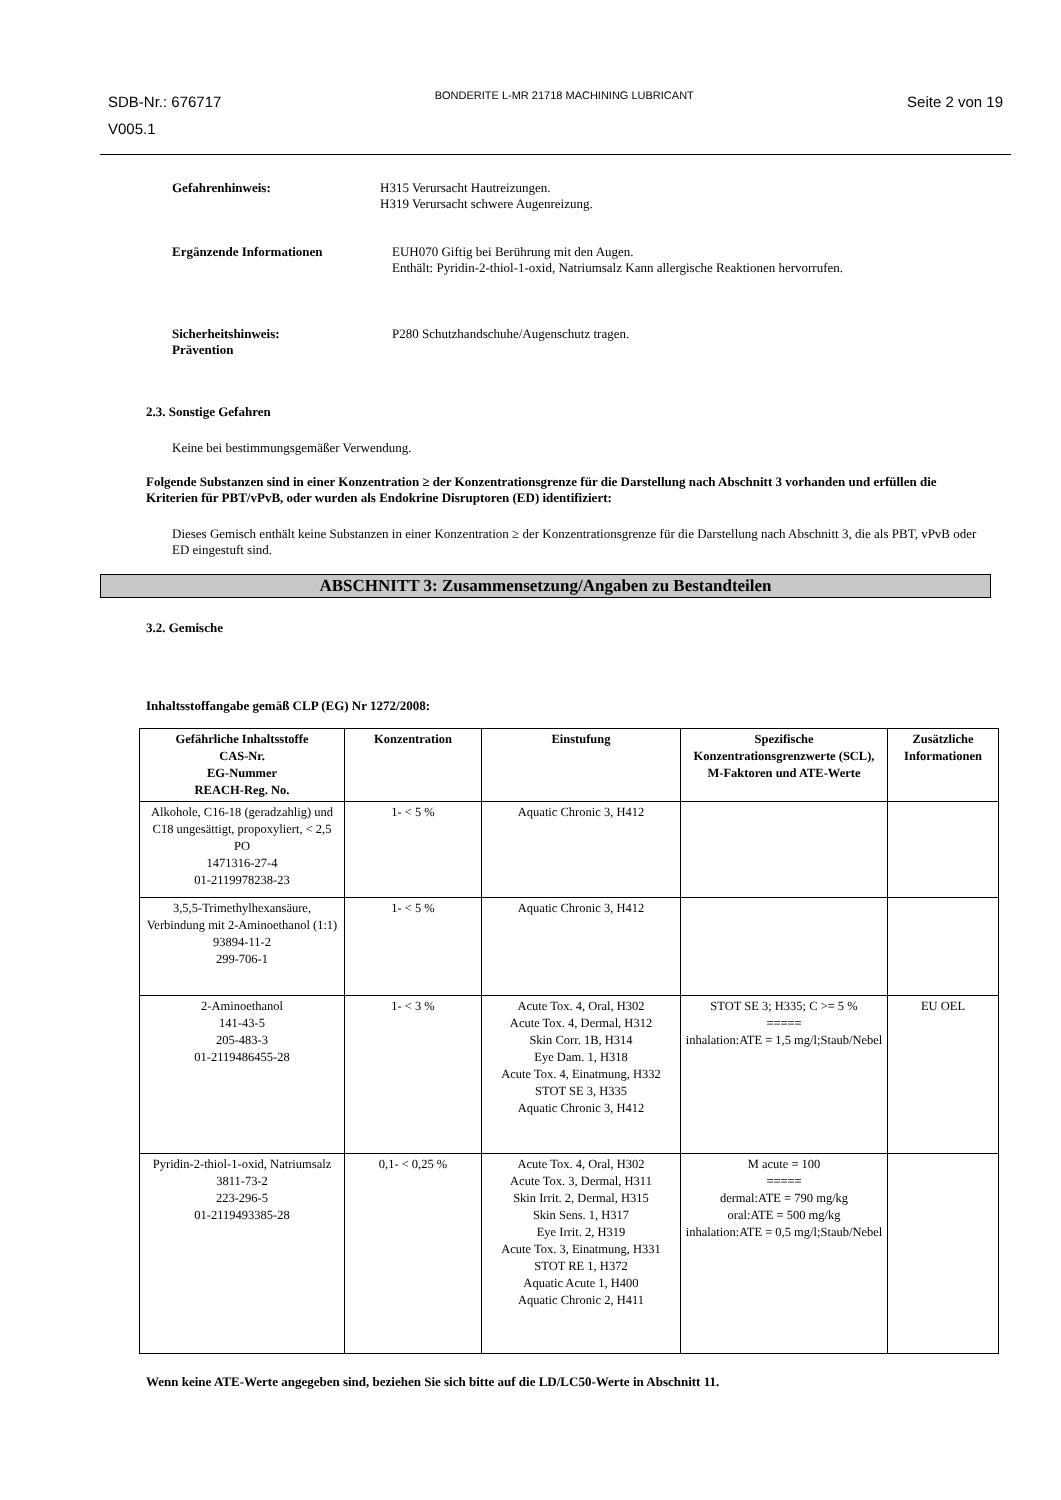SDB-Nr.: 676717
V005.1
BONDERITE L-MR 21718 MACHINING LUBRICANT
Seite 2 von 19
Gefahrenhinweis: H315 Verursacht Hautreizungen.
H319 Verursacht schwere Augenreizung.
Ergänzende Informationen EUH070 Giftig bei Berührung mit den Augen.
Enthält: Pyridin-2-thiol-1-oxid, Natriumsalz Kann allergische Reaktionen hervorrufen.
Sicherheitshinweis:
Prävention
P280 Schutzhandschuhe/Augenschutz tragen.
2.3. Sonstige Gefahren
Keine bei bestimmungsgemäßer Verwendung.
Folgende Substanzen sind in einer Konzentration ≥ der Konzentrationsgrenze für die Darstellung nach Abschnitt 3 vorhanden und erfüllen die Kriterien für PBT/vPvB, oder wurden als Endokrine Disruptoren (ED) identifiziert:
Dieses Gemisch enthält keine Substanzen in einer Konzentration ≥ der Konzentrationsgrenze für die Darstellung nach Abschnitt 3, die als PBT, vPvB oder ED eingestuft sind.
ABSCHNITT 3: Zusammensetzung/Angaben zu Bestandteilen
3.2. Gemische
Inhaltsstoffangabe gemäß CLP (EG) Nr 1272/2008:
| Gefährliche Inhaltsstoffe CAS-Nr. EG-Nummer REACH-Reg. No. | Konzentration | Einstufung | Spezifische Konzentrationsgrenzwerte (SCL), M-Faktoren und ATE-Werte | Zusätzliche Informationen |
| --- | --- | --- | --- | --- |
| Alkohole, C16-18 (geradzahlig) und C18 ungesättigt, propoxyliert, < 2,5 PO 1471316-27-4 01-2119978238-23 | 1- < 5 % | Aquatic Chronic 3, H412 | | |
| 3,5,5-Trimethylhexansäure, Verbindung mit 2-Aminoethanol (1:1) 93894-11-2 299-706-1 | 1- < 5 % | Aquatic Chronic 3, H412 | | |
| 2-Aminoethanol 141-43-5 205-483-3 01-2119486455-28 | 1- < 3 % | Acute Tox. 4, Oral, H302 Acute Tox. 4, Dermal, H312 Skin Corr. 1B, H314 Eye Dam. 1, H318 Acute Tox. 4, Einatmung, H332 STOT SE 3, H335 Aquatic Chronic 3, H412 | STOT SE 3; H335; C >= 5 % ===== inhalation:ATE = 1,5 mg/l;Staub/Nebel | EU OEL |
| Pyridin-2-thiol-1-oxid, Natriumsalz 3811-73-2 223-296-5 01-2119493385-28 | 0,1- < 0,25 % | Acute Tox. 4, Oral, H302 Acute Tox. 3, Dermal, H311 Skin Irrit. 2, Dermal, H315 Skin Sens. 1, H317 Eye Irrit. 2, H319 Acute Tox. 3, Einatmung, H331 STOT RE 1, H372 Aquatic Acute 1, H400 Aquatic Chronic 2, H411 | M acute = 100 ===== dermal:ATE = 790 mg/kg oral:ATE = 500 mg/kg inhalation:ATE = 0,5 mg/l;Staub/Nebel | |
Wenn keine ATE-Werte angegeben sind, beziehen Sie sich bitte auf die LD/LC50-Werte in Abschnitt 11.